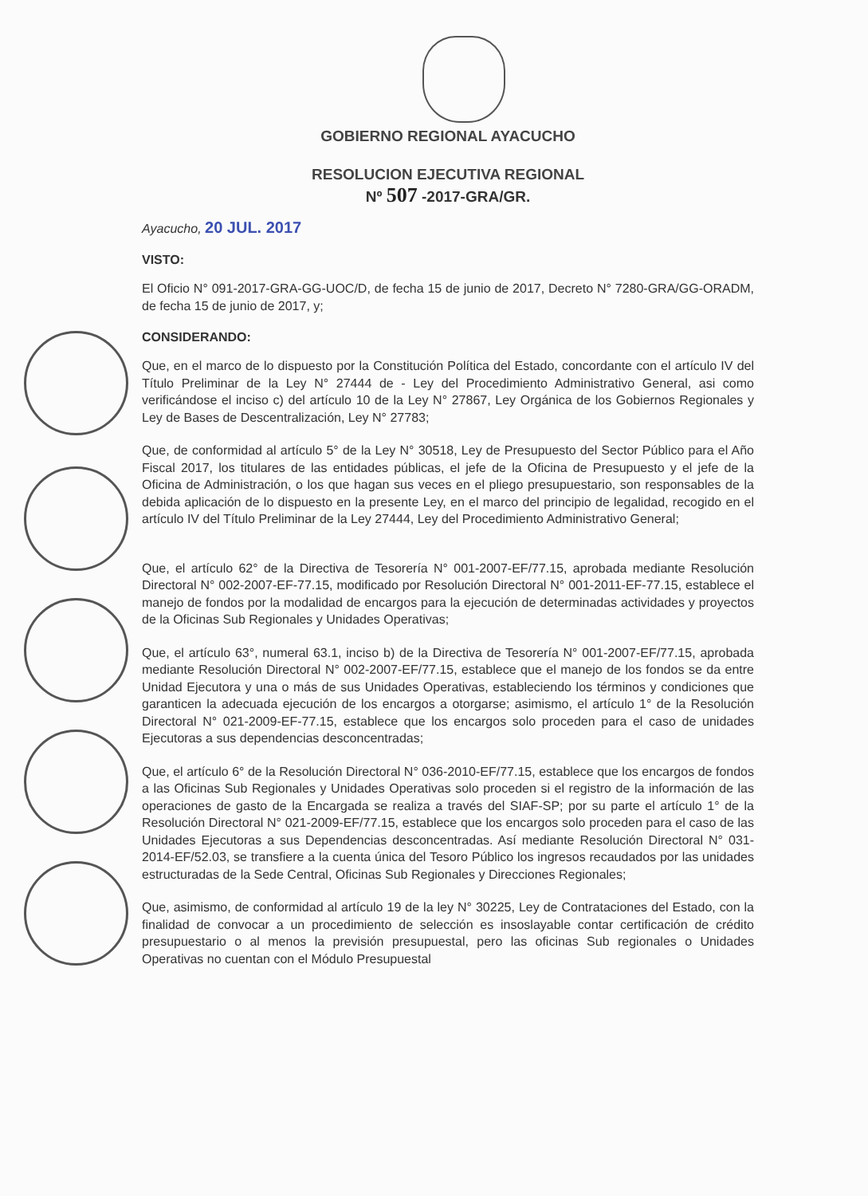GOBIERNO REGIONAL AYACUCHO
RESOLUCION EJECUTIVA REGIONAL
Nº 507 -2017-GRA/GR.
Ayacucho, 20 JUL. 2017
VISTO:
El Oficio N° 091-2017-GRA-GG-UOC/D, de fecha 15 de junio de 2017, Decreto N° 7280-GRA/GG-ORADM, de fecha 15 de junio de 2017, y;
CONSIDERANDO:
Que, en el marco de lo dispuesto por la Constitución Política del Estado, concordante con el artículo IV del Título Preliminar de la Ley N° 27444 de - Ley del Procedimiento Administrativo General, asi como verificándose el inciso c) del artículo 10 de la Ley N° 27867, Ley Orgánica de los Gobiernos Regionales y Ley de Bases de Descentralización, Ley N° 27783;
Que, de conformidad al artículo 5° de la Ley N° 30518, Ley de Presupuesto del Sector Público para el Año Fiscal 2017, los titulares de las entidades públicas, el jefe de la Oficina de Presupuesto y el jefe de la Oficina de Administración, o los que hagan sus veces en el pliego presupuestario, son responsables de la debida aplicación de lo dispuesto en la presente Ley, en el marco del principio de legalidad, recogido en el artículo IV del Título Preliminar de la Ley 27444, Ley del Procedimiento Administrativo General;
Que, el artículo 62° de la Directiva de Tesorería N° 001-2007-EF/77.15, aprobada mediante Resolución Directoral N° 002-2007-EF-77.15, modificado por Resolución Directoral N° 001-2011-EF-77.15, establece el manejo de fondos por la modalidad de encargos para la ejecución de determinadas actividades y proyectos de la Oficinas Sub Regionales y Unidades Operativas;
Que, el artículo 63°, numeral 63.1, inciso b) de la Directiva de Tesorería N° 001-2007-EF/77.15, aprobada mediante Resolución Directoral N° 002-2007-EF/77.15, establece que el manejo de los fondos se da entre Unidad Ejecutora y una o más de sus Unidades Operativas, estableciendo los términos y condiciones que garanticen la adecuada ejecución de los encargos a otorgarse; asimismo, el artículo 1° de la Resolución Directoral N° 021-2009-EF-77.15, establece que los encargos solo proceden para el caso de unidades Ejecutoras a sus dependencias desconcentradas;
Que, el artículo 6° de la Resolución Directoral N° 036-2010-EF/77.15, establece que los encargos de fondos a las Oficinas Sub Regionales y Unidades Operativas solo proceden si el registro de la información de las operaciones de gasto de la Encargada se realiza a través del SIAF-SP; por su parte el artículo 1° de la Resolución Directoral N° 021-2009-EF/77.15, establece que los encargos solo proceden para el caso de las Unidades Ejecutoras a sus Dependencias desconcentradas. Así mediante Resolución Directoral N° 031-2014-EF/52.03, se transfiere a la cuenta única del Tesoro Público los ingresos recaudados por las unidades estructuradas de la Sede Central, Oficinas Sub Regionales y Direcciones Regionales;
Que, asimismo, de conformidad al artículo 19 de la ley N° 30225, Ley de Contrataciones del Estado, con la finalidad de convocar a un procedimiento de selección es insoslayable contar certificación de crédito presupuestario o al menos la previsión presupuestal, pero las oficinas Sub regionales o Unidades Operativas no cuentan con el Módulo Presupuestal